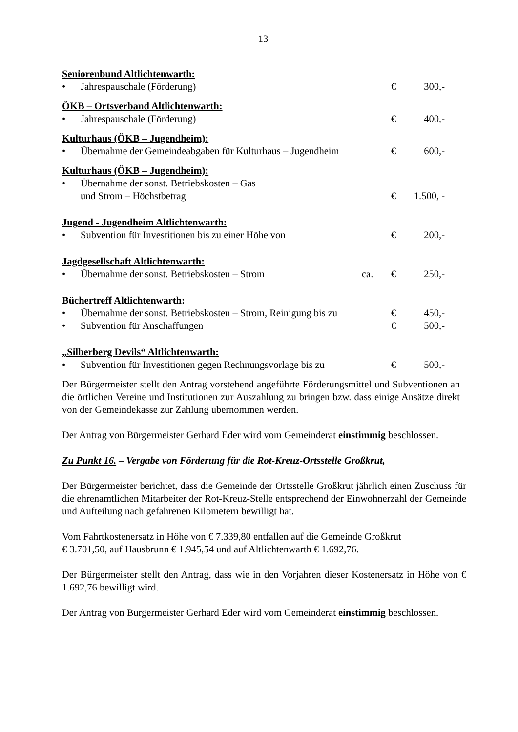13
Seniorenbund Altlichtenwarth:
• Jahrespauschale (Förderung) € 300,-
ÖKB – Ortsverband Altlichtenwarth:
• Jahrespauschale (Förderung) € 400,-
Kulturhaus (ÖKB – Jugendheim):
• Übernahme der Gemeindeabgaben für Kulturhaus – Jugendheim € 600,-
Kulturhaus (ÖKB – Jugendheim):
• Übernahme der sonst. Betriebskosten – Gas
und Strom – Höchstbetrag € 1.500, -
Jugend - Jugendheim Altlichtenwarth:
• Subvention für Investitionen bis zu einer Höhe von € 200,-
Jagdgesellschaft Altlichtenwarth:
• Übernahme der sonst. Betriebskosten – Strom ca. € 250,-
Büchertreff Altlichtenwarth:
• Übernahme der sonst. Betriebskosten – Strom, Reinigung bis zu € 450,-
• Subvention für Anschaffungen € 500,-
„Silberberg Devils“ Altlichtenwarth:
• Subvention für Investitionen gegen Rechnungsvorlage bis zu € 500,-
Der Bürgermeister stellt den Antrag vorstehend angeführte Förderungsmittel und Subventionen an die örtlichen Vereine und Institutionen zur Auszahlung zu bringen bzw. dass einige Ansätze direkt von der Gemeindekasse zur Zahlung übernommen werden.
Der Antrag von Bürgermeister Gerhard Eder wird vom Gemeinderat einstimmig beschlossen.
Zu Punkt 16. – Vergabe von Förderung für die Rot-Kreuz-Ortsstelle Großkrut,
Der Bürgermeister berichtet, dass die Gemeinde der Ortsstelle Großkrut jährlich einen Zuschuss für die ehrenamtlichen Mitarbeiter der Rot-Kreuz-Stelle entsprechend der Einwohnerzahl der Gemeinde und Aufteilung nach gefahrenen Kilometern bewilligt hat.
Vom Fahrtkostenersatz in Höhe von € 7.339,80 entfallen auf die Gemeinde Großkrut
€ 3.701,50, auf Hausbrunn € 1.945,54 und auf Altlichtenwarth € 1.692,76.
Der Bürgermeister stellt den Antrag, dass wie in den Vorjahren dieser Kostenersatz in Höhe von € 1.692,76 bewilligt wird.
Der Antrag von Bürgermeister Gerhard Eder wird vom Gemeinderat einstimmig beschlossen.